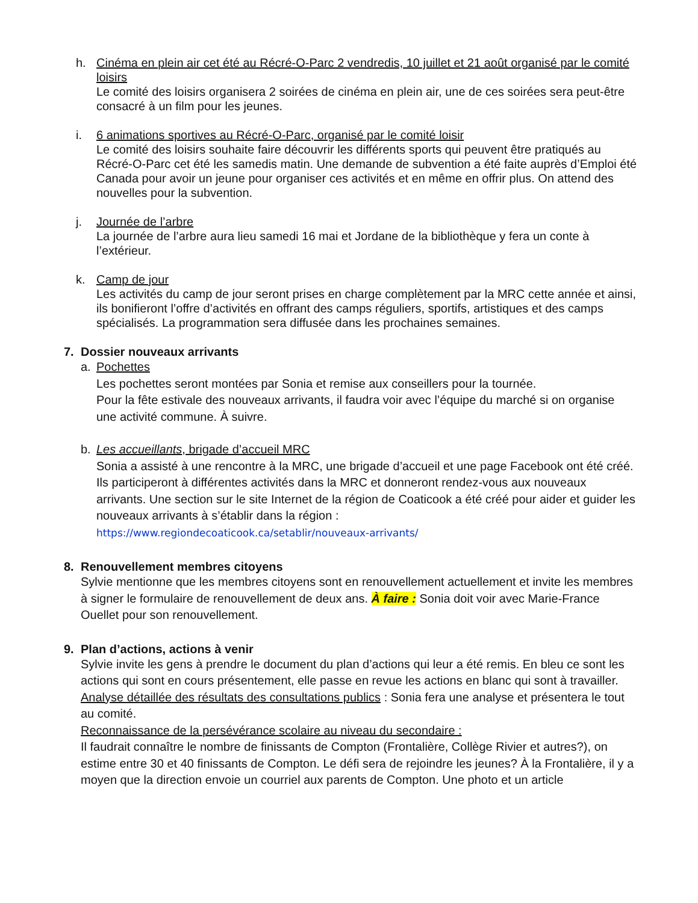h. Cinéma en plein air cet été au Récré-O-Parc 2 vendredis, 10 juillet et 21 août organisé par le comité loisirs
Le comité des loisirs organisera 2 soirées de cinéma en plein air, une de ces soirées sera peut-être consacré à un film pour les jeunes.
i. 6 animations sportives au Récré-O-Parc, organisé par le comité loisir
Le comité des loisirs souhaite faire découvrir les différents sports qui peuvent être pratiqués au Récré-O-Parc cet été les samedis matin. Une demande de subvention a été faite auprès d’Emploi été Canada pour avoir un jeune pour organiser ces activités et en même en offrir plus. On attend des nouvelles pour la subvention.
j. Journée de l’arbre
La journée de l’arbre aura lieu samedi 16 mai et Jordane de la bibliothèque y fera un conte à l’extérieur.
k. Camp de jour
Les activités du camp de jour seront prises en charge complètement par la MRC cette année et ainsi, ils bonifieront l’offre d’activités en offrant des camps réguliers, sportifs, artistiques et des camps spécialisés. La programmation sera diffusée dans les prochaines semaines.
7. Dossier nouveaux arrivants
a. Pochettes
Les pochettes seront montées par Sonia et remise aux conseillers pour la tournée.
Pour la fête estivale des nouveaux arrivants, il faudra voir avec l’équipe du marché si on organise une activité commune. À suivre.
b. Les accueillants, brigade d’accueil MRC
Sonia a assisté à une rencontre à la MRC, une brigade d’accueil et une page Facebook ont été créé. Ils participeront à différentes activités dans la MRC et donneront rendez-vous aux nouveaux arrivants. Une section sur le site Internet de la région de Coaticook a été créé pour aider et guider les nouveaux arrivants à s’établir dans la région :
https://www.regiondecoaticook.ca/setablir/nouveaux-arrivants/
8. Renouvellement membres citoyens
Sylvie mentionne que les membres citoyens sont en renouvellement actuellement et invite les membres à signer le formulaire de renouvellement de deux ans. À faire : Sonia doit voir avec Marie-France Ouellet pour son renouvellement.
9. Plan d’actions, actions à venir
Sylvie invite les gens à prendre le document du plan d’actions qui leur a été remis. En bleu ce sont les actions qui sont en cours présentement, elle passe en revue les actions en blanc qui sont à travailler.
Analyse détaillée des résultats des consultations publics : Sonia fera une analyse et présentera le tout au comité.
Reconnaissance de la persévérance scolaire au niveau du secondaire :
Il faudrait connaître le nombre de finissants de Compton (Frontalière, Collège Rivier et autres?), on estime entre 30 et 40 finissants de Compton. Le défi sera de rejoindre les jeunes? À la Frontalière, il y a moyen que la direction envoie un courriel aux parents de Compton. Une photo et un article